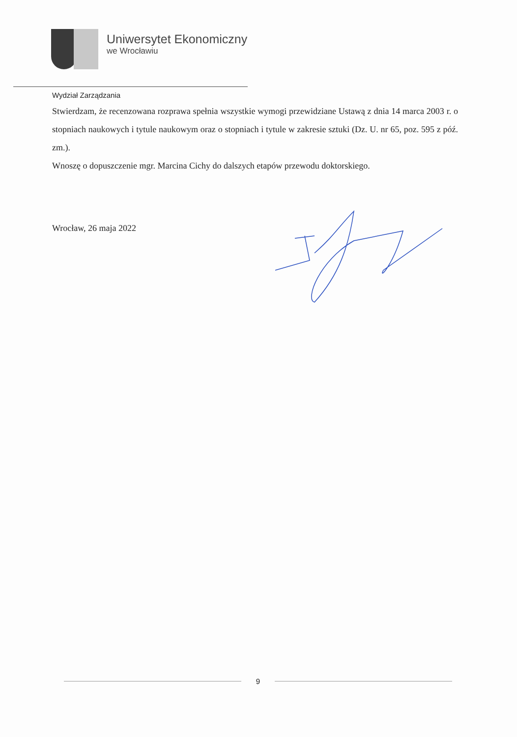Uniwersytet Ekonomiczny
we Wrocławiu
Wydział Zarządzania
Stwierdzam, że recenzowana rozprawa spełnia wszystkie wymogi przewidziane Ustawą z dnia 14 marca 2003 r. o stopniach naukowych i tytule naukowym oraz o stopniach i tytule w zakresie sztuki (Dz. U. nr 65, poz. 595 z póź. zm.).
Wnoszę o dopuszczenie mgr. Marcina Cichy do dalszych etapów przewodu doktorskiego.
Wrocław, 26 maja 2022
9